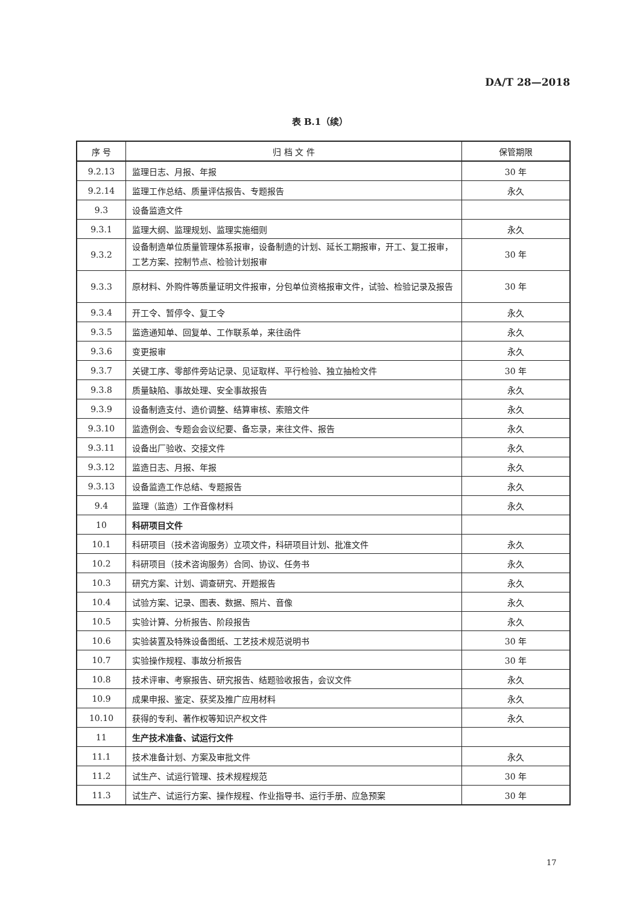DA/T 28—2018
表 B.1（续）
| 序 号 | 归 档 文 件 | 保管期限 |
| --- | --- | --- |
| 9.2.13 | 监理日志、月报、年报 | 30 年 |
| 9.2.14 | 监理工作总结、质量评估报告、专题报告 | 永久 |
| 9.3 | 设备监造文件 | |
| 9.3.1 | 监理大纲、监理规划、监理实施细则 | 永久 |
| 9.3.2 | 设备制造单位质量管理体系报审，设备制造的计划、延长工期报审，开工、复工报审，工艺方案、控制节点、检验计划报审 | 30 年 |
| 9.3.3 | 原材料、外购件等质量证明文件报审，分包单位资格报审文件，试验、检验记录及报告 | 30 年 |
| 9.3.4 | 开工令、暂停令、复工令 | 永久 |
| 9.3.5 | 监造通知单、回复单、工作联系单，来往函件 | 永久 |
| 9.3.6 | 变更报审 | 永久 |
| 9.3.7 | 关键工序、零部件旁站记录、见证取样、平行检验、独立抽检文件 | 30 年 |
| 9.3.8 | 质量缺陷、事故处理、安全事故报告 | 永久 |
| 9.3.9 | 设备制造支付、造价调整、结算审核、索赔文件 | 永久 |
| 9.3.10 | 监造例会、专题会会议纪要、备忘录，来往文件、报告 | 永久 |
| 9.3.11 | 设备出厂验收、交接文件 | 永久 |
| 9.3.12 | 监造日志、月报、年报 | 永久 |
| 9.3.13 | 设备监造工作总结、专题报告 | 永久 |
| 9.4 | 监理（监造）工作音像材料 | 永久 |
| 10 | 科研项目文件 | |
| 10.1 | 科研项目（技术咨询服务）立项文件，科研项目计划、批准文件 | 永久 |
| 10.2 | 科研项目（技术咨询服务）合同、协议、任务书 | 永久 |
| 10.3 | 研究方案、计划、调查研究、开题报告 | 永久 |
| 10.4 | 试验方案、记录、图表、数据、照片、音像 | 永久 |
| 10.5 | 实验计算、分析报告、阶段报告 | 永久 |
| 10.6 | 实验装置及特殊设备图纸、工艺技术规范说明书 | 30 年 |
| 10.7 | 实验操作规程、事故分析报告 | 30 年 |
| 10.8 | 技术评审、考察报告、研究报告、结题验收报告，会议文件 | 永久 |
| 10.9 | 成果申报、鉴定、获奖及推广应用材料 | 永久 |
| 10.10 | 获得的专利、著作权等知识产权文件 | 永久 |
| 11 | 生产技术准备、试运行文件 | |
| 11.1 | 技术准备计划、方案及审批文件 | 永久 |
| 11.2 | 试生产、试运行管理、技术规程规范 | 30 年 |
| 11.3 | 试生产、试运行方案、操作规程、作业指导书、运行手册、应急预案 | 30 年 |
17